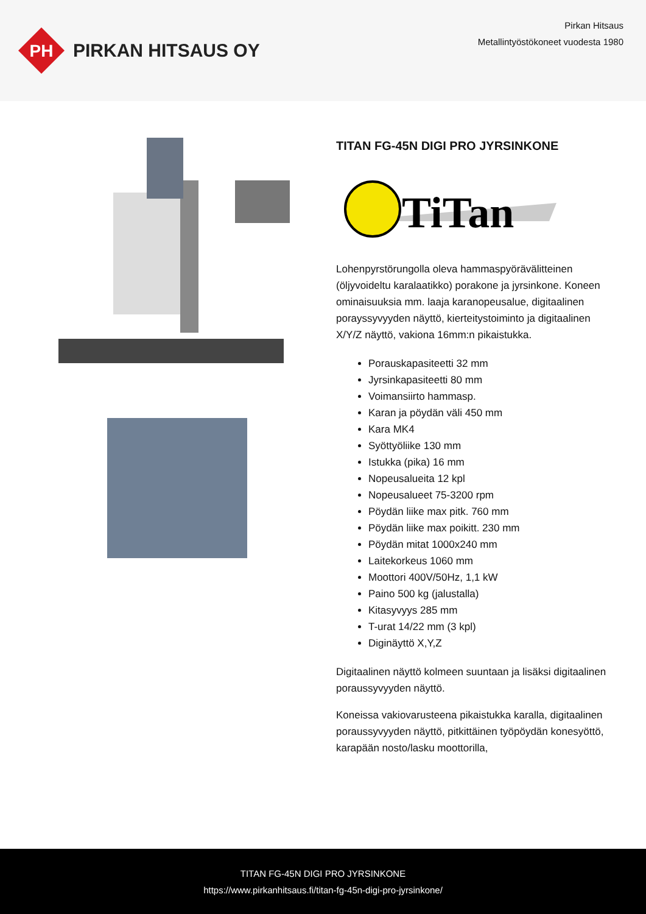PH
PIRKAN HITSAUS OY
Pirkan Hitsaus
Metallintyöstökoneet vuodesta 1980
TITAN FG-45N DIGI PRO JYRSINKONE
TiTan
Lohenpyrstörungolla oleva hammaspyörävälitteinen (öljyvoideltu karalaatikko) porakone ja jyrsinkone. Koneen ominaisuuksia mm. laaja karanopeusalue, digitaalinen porayssyvyyden näyttö, kierteitystoiminto ja digitaalinen X/Y/Z näyttö, vakiona 16mm:n pikaistukka.
Porauskapasiteetti 32 mm
Jyrsinkapasiteetti 80 mm
Voimansiirto hammasp.
Karan ja pöydän väli 450 mm
Kara MK4
Syöttyöliike 130 mm
Istukka (pika) 16 mm
Nopeusalueita 12 kpl
Nopeusalueet 75-3200 rpm
Pöydän liike max pitk. 760 mm
Pöydän liike max poikitt. 230 mm
Pöydän mitat 1000x240 mm
Laitekorkeus 1060 mm
Moottori 400V/50Hz, 1,1 kW
Paino 500 kg (jalustalla)
Kitasyvyys 285 mm
T-urat 14/22 mm (3 kpl)
Diginäyttö X,Y,Z
Digitaalinen näyttö kolmeen suuntaan ja lisäksi digitaalinen poraussyvyyden näyttö.
Koneissa vakiovarusteena pikaistukka karalla, digitaalinen poraussyvyyden näyttö, pitkittäinen työpöydän konesyöttö, karapään nosto/lasku moottorilla,
TITAN FG-45N DIGI PRO JYRSINKONE
https://www.pirkanhitsaus.fi/titan-fg-45n-digi-pro-jyrsinkone/